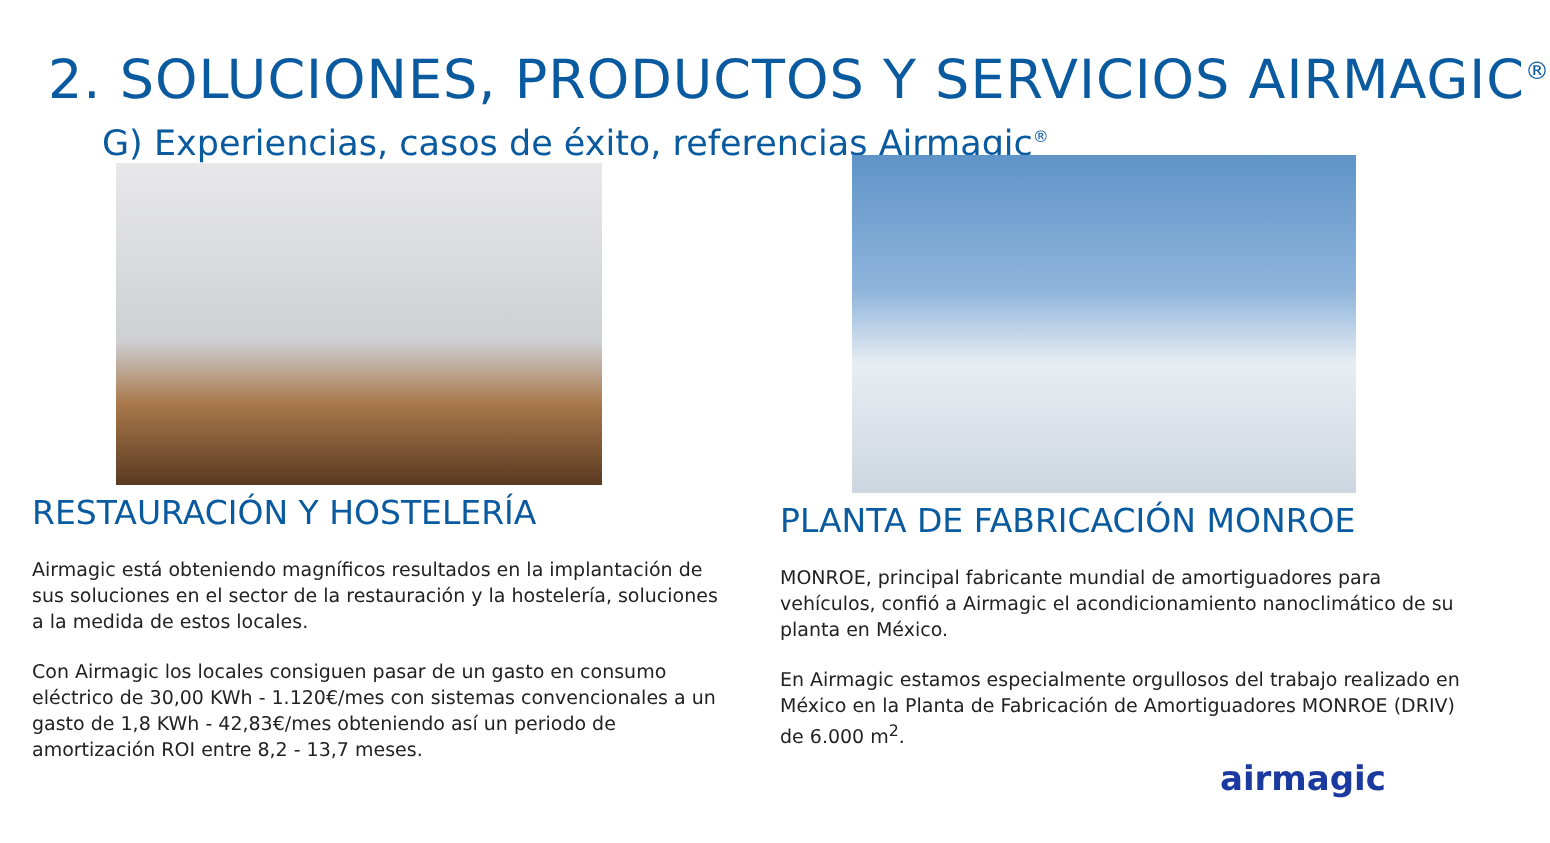2. SOLUCIONES, PRODUCTOS Y SERVICIOS AIRMAGIC<sup>®</sup>
G) Experiencias, casos de éxito, referencias Airmagic<sup>®</sup>
RESTAURACIÓN Y HOSTELERÍA
Airmagic está obteniendo magníficos resultados en la implantación de sus soluciones en el sector de la restauración y la hostelería, soluciones a la medida de estos locales.
Con Airmagic los locales consiguen pasar de un gasto en consumo eléctrico de 30,00 KWh - 1.120€/mes con sistemas convencionales a un gasto de 1,8 KWh - 42,83€/mes obteniendo así un periodo de amortización ROI entre 8,2 - 13,7 meses.
PLANTA DE FABRICACIÓN MONROE
MONROE, principal fabricante mundial de amortiguadores para vehículos, confió a Airmagic el acondicionamiento nanoclimático de su planta en México.
En Airmagic estamos especialmente orgullosos del trabajo realizado en México en la Planta de Fabricación de Amortiguadores MONROE (DRIV) de 6.000 m<sup>2</sup>.
airmagic